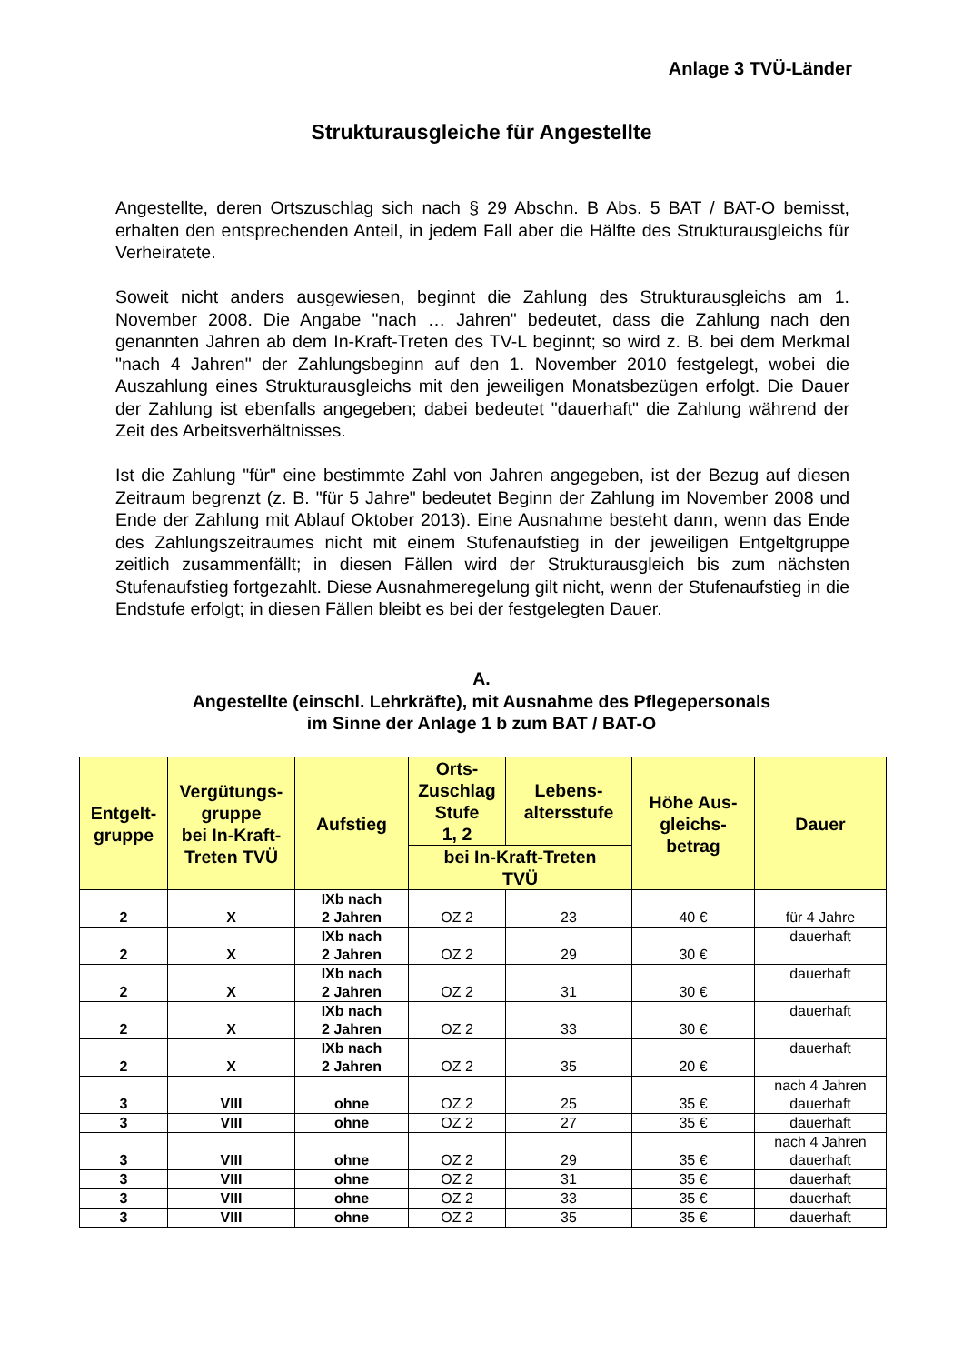Anlage 3 TVÜ-Länder
Strukturausgleiche für Angestellte
Angestellte, deren Ortszuschlag sich nach § 29 Abschn. B Abs. 5 BAT / BAT-O bemisst, erhalten den entsprechenden Anteil, in jedem Fall aber die Hälfte des Strukturausgleichs für Verheiratete.
Soweit nicht anders ausgewiesen, beginnt die Zahlung des Strukturausgleichs am 1. November 2008. Die Angabe "nach … Jahren" bedeutet, dass die Zahlung nach den genannten Jahren ab dem In-Kraft-Treten des TV-L beginnt; so wird z. B. bei dem Merkmal "nach 4 Jahren" der Zahlungsbeginn auf den 1. November 2010 festgelegt, wobei die Auszahlung eines Strukturausgleichs mit den jeweiligen Monatsbezügen erfolgt. Die Dauer der Zahlung ist ebenfalls angegeben; dabei bedeutet "dauerhaft" die Zahlung während der Zeit des Arbeitsverhältnisses.
Ist die Zahlung "für" eine bestimmte Zahl von Jahren angegeben, ist der Bezug auf diesen Zeitraum begrenzt (z. B. "für 5 Jahre" bedeutet Beginn der Zahlung im November 2008 und Ende der Zahlung mit Ablauf Oktober 2013). Eine Ausnahme besteht dann, wenn das Ende des Zahlungszeitraumes nicht mit einem Stufenaufstieg in der jeweiligen Entgeltgruppe zeitlich zusammenfällt; in diesen Fällen wird der Strukturausgleich bis zum nächsten Stufenaufstieg fortgezahlt. Diese Ausnahmeregelung gilt nicht, wenn der Stufenaufstieg in die Endstufe erfolgt; in diesen Fällen bleibt es bei der festgelegten Dauer.
A.
Angestellte (einschl. Lehrkräfte), mit Ausnahme des Pflegepersonals
im Sinne der Anlage 1 b zum BAT / BAT-O
| Entgelt- gruppe | Vergütungs- gruppe bei In-Kraft- Treten TVÜ | Aufstieg | Orts- Zuschlag Stufe 1, 2 | Lebens- altersstufe | Höhe Aus- gleichs- betrag | Dauer |
| --- | --- | --- | --- | --- | --- | --- |
| | | | bei In-Kraft-Treten TVÜ | | | |
| 2 | X | IXb nach 2 Jahren | OZ 2 | 23 | 40 € | für 4 Jahre |
| 2 | X | IXb nach 2 Jahren | OZ 2 | 29 | 30 € | dauerhaft |
| 2 | X | IXb nach 2 Jahren | OZ 2 | 31 | 30 € | dauerhaft |
| 2 | X | IXb nach 2 Jahren | OZ 2 | 33 | 30 € | dauerhaft |
| 2 | X | IXb nach 2 Jahren | OZ 2 | 35 | 20 € | dauerhaft |
| 3 | VIII | ohne | OZ 2 | 25 | 35 € | nach 4 Jahren dauerhaft |
| 3 | VIII | ohne | OZ 2 | 27 | 35 € | dauerhaft |
| 3 | VIII | ohne | OZ 2 | 29 | 35 € | nach 4 Jahren dauerhaft |
| 3 | VIII | ohne | OZ 2 | 31 | 35 € | dauerhaft |
| 3 | VIII | ohne | OZ 2 | 33 | 35 € | dauerhaft |
| 3 | VIII | ohne | OZ 2 | 35 | 35 € | dauerhaft |